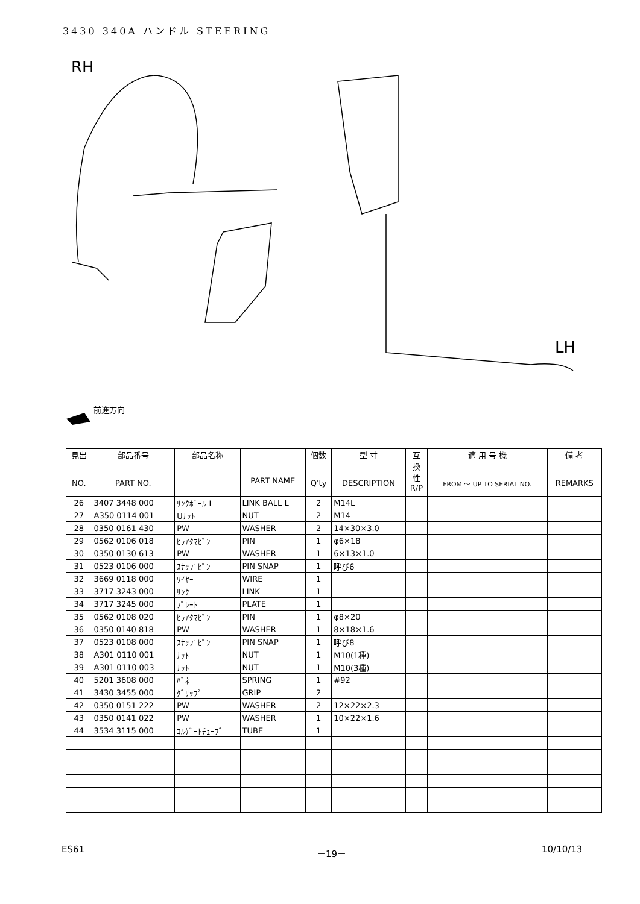3430 340A ハンドル STEERING
RH
LH
前進方向
| 見出 NO. | 部品番号 PART NO. | 部品名称 | PART NAME | 個数 Q'ty | 型 寸 DESCRIPTION | 互 換 性 R/P | 適 用 号 機 FROM ～ UP TO SERIAL NO. | 備 考 REMARKS |
| --- | --- | --- | --- | --- | --- | --- | --- | --- |
| 26 | 3407 3448 000 | ﾘﾝｸﾎﾞｰﾙ L | LINK BALL L | 2 | M14L | | | |
| 27 | A350 0114 001 | Uﾅｯﾄ | NUT | 2 | M14 | | | |
| 28 | 0350 0161 430 | PW | WASHER | 2 | 14×30×3.0 | | | |
| 29 | 0562 0106 018 | ﾋﾗｱﾀﾏﾋﾟﾝ | PIN | 1 | φ6×18 | | | |
| 30 | 0350 0130 613 | PW | WASHER | 1 | 6×13×1.0 | | | |
| 31 | 0523 0106 000 | ｽﾅｯﾌﾟﾋﾟﾝ | PIN SNAP | 1 | 呼び6 | | | |
| 32 | 3669 0118 000 | ﾜｲﾔｰ | WIRE | 1 | | | | |
| 33 | 3717 3243 000 | ﾘﾝｸ | LINK | 1 | | | | |
| 34 | 3717 3245 000 | ﾌﾟﾚｰﾄ | PLATE | 1 | | | | |
| 35 | 0562 0108 020 | ﾋﾗｱﾀﾏﾋﾟﾝ | PIN | 1 | φ8×20 | | | |
| 36 | 0350 0140 818 | PW | WASHER | 1 | 8×18×1.6 | | | |
| 37 | 0523 0108 000 | ｽﾅｯﾌﾟﾋﾟﾝ | PIN SNAP | 1 | 呼び8 | | | |
| 38 | A301 0110 001 | ﾅｯﾄ | NUT | 1 | M10(1種) | | | |
| 39 | A301 0110 003 | ﾅｯﾄ | NUT | 1 | M10(3種) | | | |
| 40 | 5201 3608 000 | ﾊﾞﾈ | SPRING | 1 | #92 | | | |
| 41 | 3430 3455 000 | ｸﾞﾘｯﾌﾟ | GRIP | 2 | | | | |
| 42 | 0350 0151 222 | PW | WASHER | 2 | 12×22×2.3 | | | |
| 43 | 0350 0141 022 | PW | WASHER | 1 | 10×22×1.6 | | | |
| 44 | 3534 3115 000 | ｺﾙｹﾞｰﾄﾁｭｰﾌﾞ | TUBE | 1 | | | | |
ES61 －19－ 10/10/13